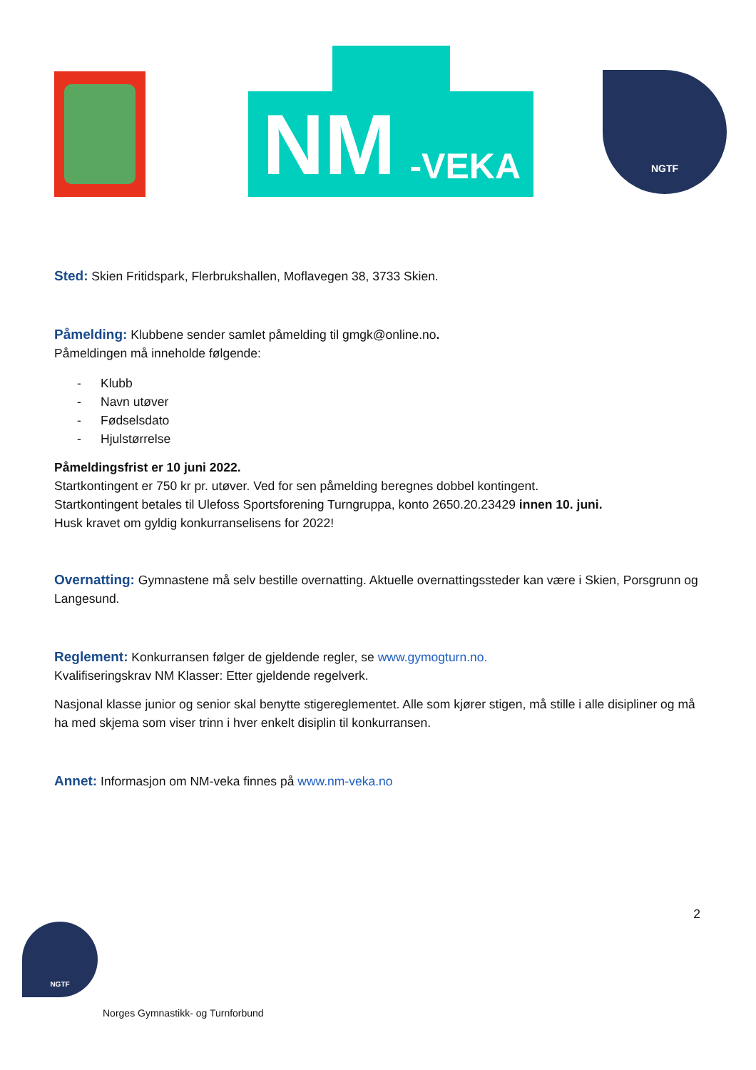NM -VEKA
NGTF
Sted: Skien Fritidspark, Flerbrukshallen, Moflavegen 38, 3733 Skien.
Påmelding: Klubbene sender samlet påmelding til gmgk@online.no.
Påmeldingen må inneholde følgende:
- Klubb
- Navn utøver
- Fødselsdato
- Hjulstørrelse
Påmeldingsfrist er 10 juni 2022.
Startkontingent er 750 kr pr. utøver. Ved for sen påmelding beregnes dobbel kontingent.
Startkontingent betales til Ulefoss Sportsforening Turngruppa, konto 2650.20.23429 innen 10. juni.
Husk kravet om gyldig konkurranselisens for 2022!
Overnatting: Gymnastene må selv bestille overnatting. Aktuelle overnattingssteder kan være i Skien, Porsgrunn og Langesund.
Reglement: Konkurransen følger de gjeldende regler, se www.gymogturn.no.
Kvalifiseringskrav NM Klasser: Etter gjeldende regelverk.
Nasjonal klasse junior og senior skal benytte stigereglementet. Alle som kjører stigen, må stille i alle disipliner og må ha med skjema som viser trinn i hver enkelt disiplin til konkurransen.
Annet: Informasjon om NM-veka finnes på www.nm-veka.no
2
NGTF
Norges Gymnastikk- og Turnforbund